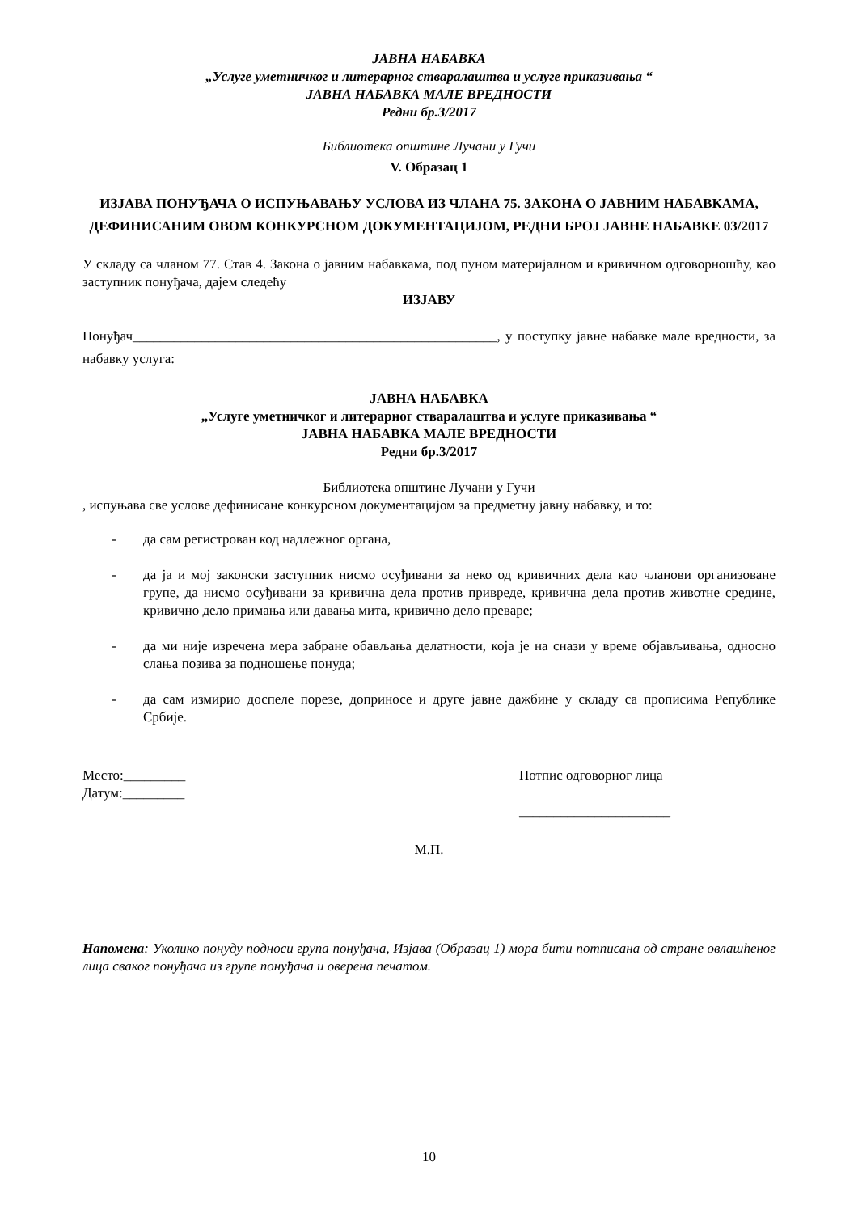ЈАВНА НАБАВКА
„Услуге уметничког и литерарног стваралаштва и услуге приказивања “
ЈАВНА НАБАВКА МАЛЕ ВРЕДНОСТИ
Редни бр.3/2017
Библиотека општине Лучани у Гучи
V. Образац 1
ИЗЈАВА ПОНУЂАЧА О ИСПУЊАВАЊУ УСЛОВА ИЗ ЧЛАНА 75. ЗАКОНА О ЈАВНИМ НАБАВКАМА, ДЕФИНИСАНИМ ОВОМ КОНКУРСНОМ ДОКУМЕНТАЦИЈОМ, РЕДНИ БРОЈ ЈАВНЕ НАБАВКЕ 03/2017
У складу са чланом 77. Став 4. Закона о јавним набавкама, под пуном материјалном и кривичном одговорношћу, као заступник понуђача, дајем следећу
ИЗЈАВУ
Понуђач_____________________________________________________, у поступку јавне набавке мале вредности, за набавку услуга:
ЈАВНА НАБАВКА
„Услуге уметничког и литерарног стваралаштва и услуге приказивања “
ЈАВНА НАБАВКА МАЛЕ ВРЕДНОСТИ
Редни бр.3/2017
Библиотека општине Лучани у Гучи
, испуњава све услове дефинисане конкурсном документацијом за предметну јавну набавку, и то:
- да сам регистрован код надлежног органа,
- да ја и мој законски заступник нисмо осуђивани за неко од кривичних дела као чланови организоване групе, да нисмо осуђивани за кривична дела против привреде, кривична дела против животне средине, кривично дело примања или давања мита, кривично дело преваре;
- да ми није изречена мера забране обављања делатности, која је на снази у време објављивања, односно слања позива за подношење понуда;
- да сам измирио доспеле порезе, доприносе и друге јавне дажбине у складу са прописима Републике Србије.
Место:_________
Датум:_________
Потпис одговорног лица
______________________
М.П.
Напомена: Уколико понуду подноси група понуђача, Изјава (Образац 1) мора бити потписана од стране овлашћеног лица сваког понуђача из групе понуђача и оверена печатом.
10